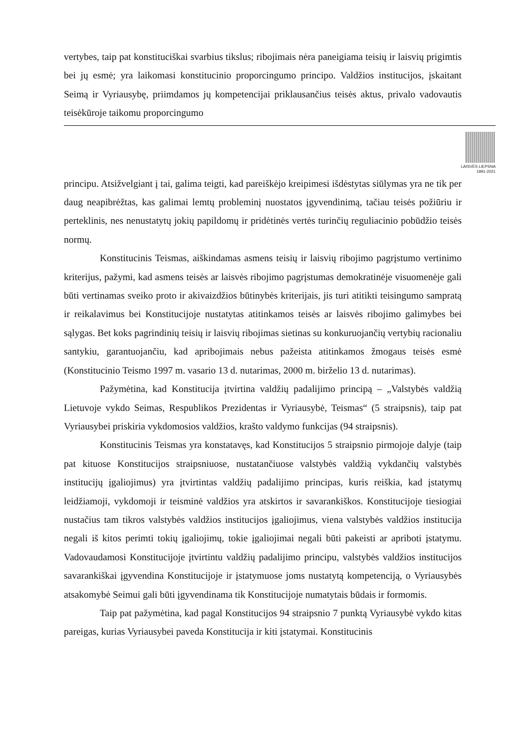vertybes, taip pat konstituciškai svarbius tikslus; ribojimais nėra paneigiama teisių ir laisvių prigimtis bei jų esmė; yra laikomasi konstitucinio proporcingumo principo. Valdžios institucijos, įskaitant Seimą ir Vyriausybę, priimdamos jų kompetencijai priklausančius teisės aktus, privalo vadovautis teisėkūroje taikomu proporcingumo
LAISVĖS LIEPSNA
1991-2021
principu. Atsižvelgiant į tai, galima teigti, kad pareiškėjo kreipimesi išdėstytas siūlymas yra ne tik per daug neapibrėžtas, kas galimai lemtų probleminį nuostatos įgyvendinimą, tačiau teisės požiūriu ir perteklinis, nes nenustatytų jokių papildomų ir pridėtinės vertės turinčių reguliacinio pobūdžio teisės normų.
Konstitucinis Teismas, aiškindamas asmens teisių ir laisvių ribojimo pagrįstumo vertinimo kriterijus, pažymi, kad asmens teisės ar laisvės ribojimo pagrįstumas demokratinėje visuomenėje gali būti vertinamas sveiko proto ir akivaizdžios būtinybės kriterijais, jis turi atitikti teisingumo sampratą ir reikalavimus bei Konstitucijoje nustatytas atitinkamos teisės ar laisvės ribojimo galimybes bei sąlygas. Bet koks pagrindinių teisių ir laisvių ribojimas sietinas su konkuruojančių vertybių racionaliu santykiu, garantuojančiu, kad apribojimais nebus pažeista atitinkamos žmogaus teisės esmė (Konstitucinio Teismo 1997 m. vasario 13 d. nutarimas, 2000 m. birželio 13 d. nutarimas).
Pažymėtina, kad Konstitucija įtvirtina valdžių padalijimo principą – „Valstybės valdžią Lietuvoje vykdo Seimas, Respublikos Prezidentas ir Vyriausybė, Teismas“ (5 straipsnis), taip pat Vyriausybei priskiria vykdomosios valdžios, krašto valdymo funkcijas (94 straipsnis).
Konstitucinis Teismas yra konstatavęs, kad Konstitucijos 5 straipsnio pirmojoje dalyje (taip pat kituose Konstitucijos straipsniuose, nustatančiuose valstybės valdžią vykdančių valstybės institucijų įgaliojimus) yra įtvirtintas valdžių padalijimo principas, kuris reiškia, kad įstatymų leidžiamoji, vykdomoji ir teisminė valdžios yra atskirtos ir savarankiškos. Konstitucijoje tiesiogiai nustačius tam tikros valstybės valdžios institucijos įgaliojimus, viena valstybės valdžios institucija negali iš kitos perimti tokių įgaliojimų, tokie įgaliojimai negali būti pakeisti ar apriboti įstatymu. Vadovaudamosi Konstitucijoje įtvirtintu valdžių padalijimo principu, valstybės valdžios institucijos savarankiškai įgyvendina Konstitucijoje ir įstatymuose joms nustatytą kompetenciją, o Vyriausybės atsakomybė Seimui gali būti įgyvendinama tik Konstitucijoje numatytais būdais ir formomis.
Taip pat pažymėtina, kad pagal Konstitucijos 94 straipsnio 7 punktą Vyriausybė vykdo kitas pareigas, kurias Vyriausybei paveda Konstitucija ir kiti įstatymai. Konstitucinis